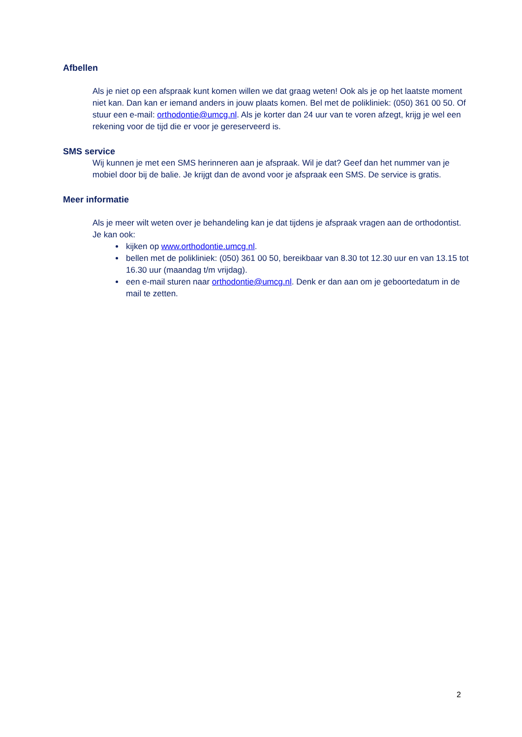Afbellen
Als je niet op een afspraak kunt komen willen we dat graag weten! Ook als je op het laatste moment niet kan. Dan kan er iemand anders in jouw plaats komen. Bel met de polikliniek: (050) 361 00 50. Of stuur een e-mail: orthodontie@umcg.nl. Als je korter dan 24 uur van te voren afzegt, krijg je wel een rekening voor de tijd die er voor je gereserveerd is.
SMS service
Wij kunnen je met een SMS herinneren aan je afspraak. Wil je dat? Geef dan het nummer van je mobiel door bij de balie. Je krijgt dan de avond voor je afspraak een SMS. De service is gratis.
Meer informatie
Als je meer wilt weten over je behandeling kan je dat tijdens je afspraak vragen aan de orthodontist. Je kan ook:
kijken op www.orthodontie.umcg.nl.
bellen met de polikliniek: (050) 361 00 50, bereikbaar van 8.30 tot 12.30 uur en van 13.15 tot 16.30 uur (maandag t/m vrijdag).
een e-mail sturen naar orthodontie@umcg.nl. Denk er dan aan om je geboortedatum in de mail te zetten.
2